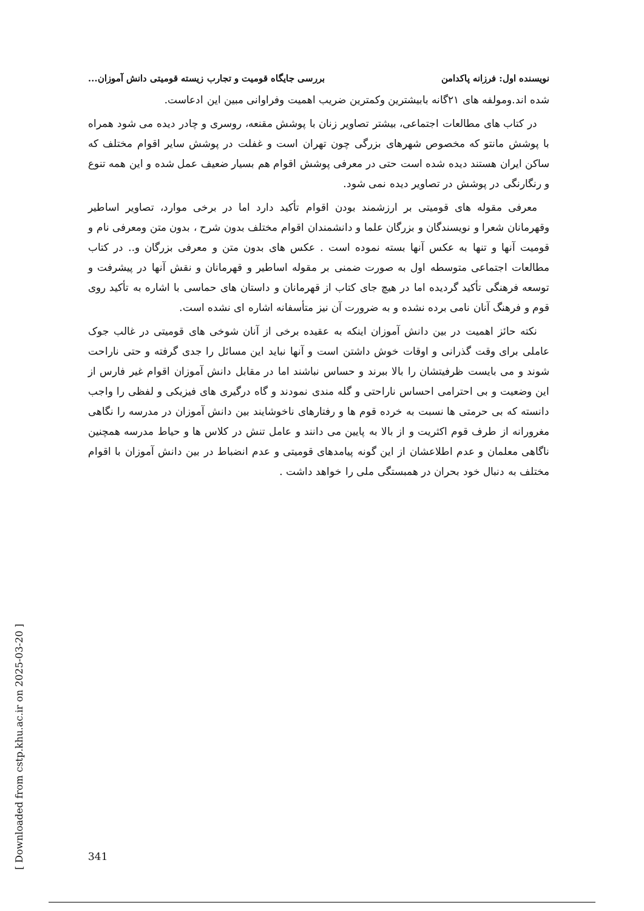[ Downloaded from cstp.khu.ac.ir on 2025-03-20 ]
نویسنده اول: فرزانه پاکدامن بررسی جایگاه قومیت و تجارب زیسته قومیتی دانش آموزان...
شده اند.ومولفه های ۲۱گانه بابیشترین وکمترین ضریب اهمیت وفراوانی مبین این ادعاست.
در کتاب های مطالعات اجتماعی، بیشتر تصاویر زنان با پوشش مقنعه، روسری و چادر دیده می شود همراه با پوشش مانتو که مخصوص شهرهای بزرگی چون تهران است و غفلت در پوشش سایر اقوام مختلف که ساکن ایران هستند دیده شده است حتی در معرفی پوشش اقوام هم بسیار ضعیف عمل شده و این همه تنوع و رنگارنگی در پوشش در تصاویر دیده نمی شود.
معرفی مقوله های قومیتی بر ارزشمند بودن اقوام تأکید دارد اما در برخی موارد، تصاویر اساطیر وقهرمانان شعرا و نویسندگان و بزرگان علما و دانشمندان اقوام مختلف بدون شرح ، بدون متن ومعرفی نام و قومیت آنها و تنها به عکس آنها بسته نموده است . عکس های بدون متن و معرفی بزرگان و.. در کتاب مطالعات اجتماعی متوسطه اول به صورت ضمنی بر مقوله اساطیر و قهرمانان و نقش آنها در پیشرفت و توسعه فرهنگی تأکید گردیده اما در هیچ جای کتاب از قهرمانان و داستان های حماسی با اشاره به تأکید روی قوم و فرهنگ آنان نامی برده نشده و به ضرورت آن نیز متأسفانه اشاره ای نشده است.
نکته حائز اهمیت در بین دانش آموزان اینکه به عقیده برخی از آنان شوخی های قومیتی در غالب جوک عاملی برای وقت گذرانی و اوقات خوش داشتن است و آنها نباید این مسائل را جدی گرفته و حتی ناراحت شوند و می بایست ظرفیتشان را بالا ببرند و حساس نباشند اما در مقابل دانش آموزان اقوام غیر فارس از این وضعیت و بی احترامی احساس ناراحتی و گله مندی نمودند و گاه درگیری های فیزیکی و لفظی را واجب دانسته که بی حرمتی ها نسبت به خرده قوم ها و رفتارهای ناخوشایند بین دانش آموزان در مدرسه را نگاهی مغرورانه از طرف قوم اکثریت و از بالا به پایین می دانند و عامل تنش در کلاس ها و حیاط مدرسه همچنین ناگاهی معلمان و عدم اطلاعشان از این گونه پیامدهای قومیتی و عدم انضباط در بین دانش آموزان با اقوام مختلف به دنبال خود بحران در همبستگی ملی را خواهد داشت .
341